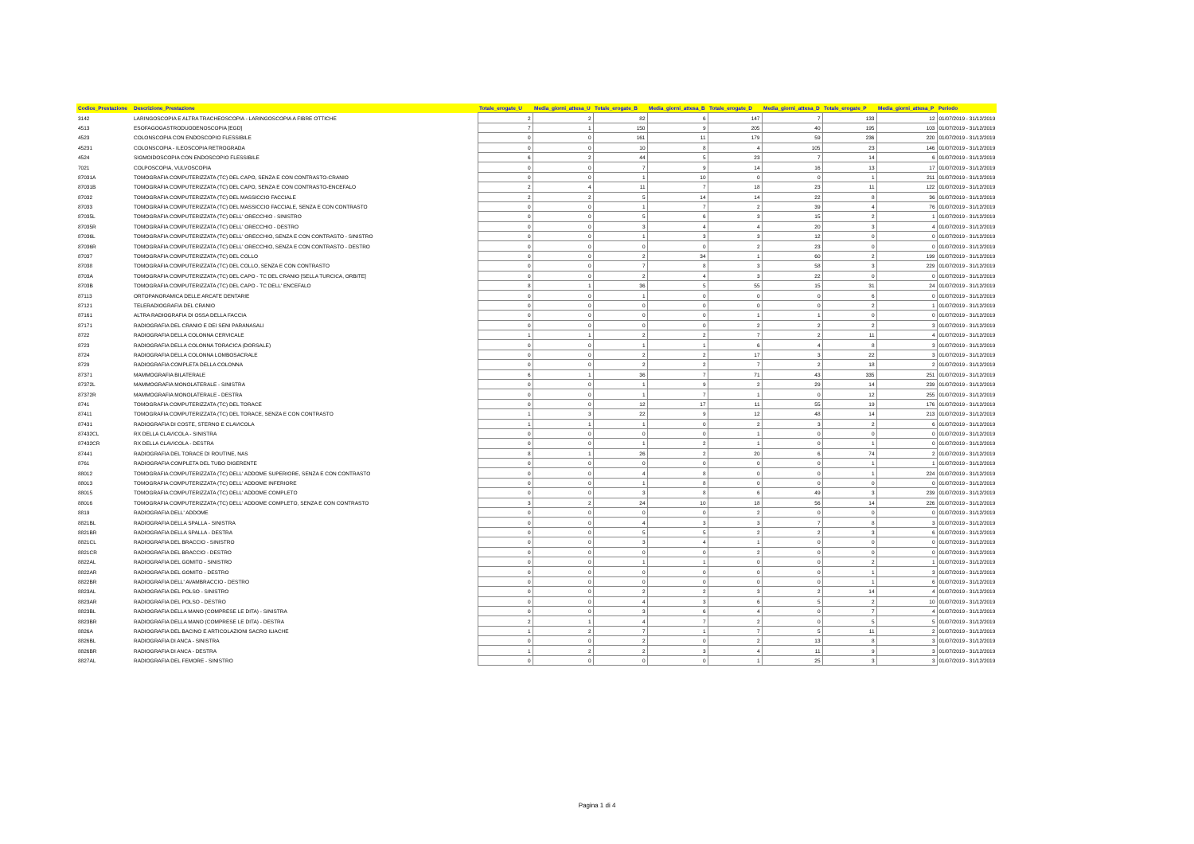| Codice_Prestazione | Descrizione_Prestazione | Totale_erogate_U | Media_giorni_attesa_U | Totale_erogate_B | Media_giorni_attesa_B | Totale_erogate_D | Media_giorni_attesa_D | Totale_erogate_P | Media_giorni_attesa_P | Periodo |
| --- | --- | --- | --- | --- | --- | --- | --- | --- | --- | --- |
| 3142 | LARINGOSCOPIA E ALTRA TRACHEOSCOPIA - LARINGOSCOPIA A FIBRE OTTICHE | 2 | 2 | 82 | 6 | 147 | 7 | 133 | 12 | 01/07/2019 - 31/12/2019 |
| 4513 | ESOFAGOGASTRODUODENOSCOPIA [EGD] | 7 | 1 | 150 | 9 | 205 | 40 | 195 | 103 | 01/07/2019 - 31/12/2019 |
| 4523 | COLONSCOPIA CON ENDOSCOPIO FLESSIBILE | 0 | 0 | 161 | 11 | 179 | 59 | 236 | 220 | 01/07/2019 - 31/12/2019 |
| 45231 | COLONSCOPIA - ILEOSCOPIA RETROGRADA | 0 | 0 | 10 | 8 | 4 | 105 | 23 | 146 | 01/07/2019 - 31/12/2019 |
| 4524 | SIGMOIDOSCOPIA CON ENDOSCOPIO FLESSIBILE | 6 | 2 | 44 | 5 | 23 | 7 | 14 | 6 | 01/07/2019 - 31/12/2019 |
| 7021 | COLPOSCOPIA, VULVOSCOPIA | 0 | 0 | 7 | 9 | 14 | 16 | 13 | 17 | 01/07/2019 - 31/12/2019 |
| 87031A | TOMOGRAFIA COMPUTERIZZATA (TC) DEL CAPO, SENZA E CON CONTRASTO-CRANIO | 0 | 0 | 1 | 10 | 0 | 0 | 1 | 211 | 01/07/2019 - 31/12/2019 |
| 87031B | TOMOGRAFIA COMPUTERIZZATA (TC) DEL CAPO, SENZA E CON CONTRASTO-ENCEFALO | 2 | 4 | 11 | 7 | 18 | 23 | 11 | 122 | 01/07/2019 - 31/12/2019 |
| 87032 | TOMOGRAFIA COMPUTERIZZATA (TC) DEL MASSICCIO FACCIALE | 2 | 2 | 5 | 14 | 14 | 22 | 8 | 36 | 01/07/2019 - 31/12/2019 |
| 87033 | TOMOGRAFIA COMPUTERIZZATA (TC) DEL MASSICCIO FACCIALE, SENZA E CON CONTRASTO | 0 | 0 | 1 | 7 | 2 | 39 | 4 | 76 | 01/07/2019 - 31/12/2019 |
| 87035L | TOMOGRAFIA COMPUTERIZZATA (TC) DELL' ORECCHIO - SINISTRO | 0 | 0 | 5 | 6 | 3 | 15 | 2 | 1 | 01/07/2019 - 31/12/2019 |
| 87035R | TOMOGRAFIA COMPUTERIZZATA (TC) DELL' ORECCHIO - DESTRO | 0 | 0 | 3 | 4 | 4 | 20 | 3 | 4 | 01/07/2019 - 31/12/2019 |
| 87036L | TOMOGRAFIA COMPUTERIZZATA (TC) DELL' ORECCHIO, SENZA E CON CONTRASTO - SINISTRO | 0 | 0 | 1 | 3 | 3 | 12 | 0 | 0 | 01/07/2019 - 31/12/2019 |
| 87036R | TOMOGRAFIA COMPUTERIZZATA (TC) DELL' ORECCHIO, SENZA E CON CONTRASTO - DESTRO | 0 | 0 | 0 | 0 | 2 | 23 | 0 | 0 | 01/07/2019 - 31/12/2019 |
| 87037 | TOMOGRAFIA COMPUTERIZZATA (TC) DEL COLLO | 0 | 0 | 2 | 34 | 1 | 60 | 2 | 199 | 01/07/2019 - 31/12/2019 |
| 87038 | TOMOGRAFIA COMPUTERIZZATA (TC) DEL COLLO, SENZA E CON CONTRASTO | 0 | 0 | 7 | 8 | 3 | 58 | 3 | 229 | 01/07/2019 - 31/12/2019 |
| 8703A | TOMOGRAFIA COMPUTERIZZATA (TC) DEL CAPO - TC DEL CRANIO [SELLA TURCICA, ORBITE] | 0 | 0 | 2 | 4 | 3 | 22 | 0 | 0 | 01/07/2019 - 31/12/2019 |
| 8703B | TOMOGRAFIA COMPUTERIZZATA (TC) DEL CAPO - TC DELL' ENCEFALO | 8 | 1 | 36 | 5 | 55 | 15 | 31 | 24 | 01/07/2019 - 31/12/2019 |
| 87113 | ORTOPANORAMICA DELLE ARCATE DENTARIE | 0 | 0 | 1 | 0 | 0 | 0 | 6 | 0 | 01/07/2019 - 31/12/2019 |
| 87121 | TELERADIOGRAFIA DEL CRANIO | 0 | 0 | 0 | 0 | 0 | 0 | 2 | 1 | 01/07/2019 - 31/12/2019 |
| 87161 | ALTRA RADIOGRAFIA DI OSSA DELLA FACCIA | 0 | 0 | 0 | 0 | 1 | 1 | 0 | 0 | 01/07/2019 - 31/12/2019 |
| 87171 | RADIOGRAFIA DEL CRANIO E DEI SENI PARANASALI | 0 | 0 | 0 | 0 | 2 | 2 | 2 | 3 | 01/07/2019 - 31/12/2019 |
| 8722 | RADIOGRAFIA DELLA COLONNA CERVICALE | 1 | 1 | 2 | 2 | 7 | 2 | 11 | 4 | 01/07/2019 - 31/12/2019 |
| 8723 | RADIOGRAFIA DELLA COLONNA TORACICA (DORSALE) | 0 | 0 | 1 | 1 | 6 | 4 | 8 | 3 | 01/07/2019 - 31/12/2019 |
| 8724 | RADIOGRAFIA DELLA COLONNA LOMBOSACRALE | 0 | 0 | 2 | 2 | 17 | 3 | 22 | 3 | 01/07/2019 - 31/12/2019 |
| 8729 | RADIOGRAFIA COMPLETA DELLA COLONNA | 0 | 0 | 2 | 2 | 7 | 2 | 18 | 2 | 01/07/2019 - 31/12/2019 |
| 87371 | MAMMOGRAFIA BILATERALE | 6 | 1 | 36 | 7 | 71 | 43 | 335 | 251 | 01/07/2019 - 31/12/2019 |
| 87372L | MAMMOGRAFIA MONOLATERALE - SINISTRA | 0 | 0 | 1 | 9 | 2 | 29 | 14 | 239 | 01/07/2019 - 31/12/2019 |
| 87372R | MAMMOGRAFIA MONOLATERALE - DESTRA | 0 | 0 | 1 | 7 | 1 | 0 | 12 | 255 | 01/07/2019 - 31/12/2019 |
| 8741 | TOMOGRAFIA COMPUTERIZZATA (TC) DEL TORACE | 0 | 0 | 12 | 17 | 11 | 55 | 19 | 176 | 01/07/2019 - 31/12/2019 |
| 87411 | TOMOGRAFIA COMPUTERIZZATA (TC) DEL TORACE, SENZA E CON CONTRASTO | 1 | 3 | 22 | 9 | 12 | 48 | 14 | 213 | 01/07/2019 - 31/12/2019 |
| 87431 | RADIOGRAFIA DI COSTE, STERNO E CLAVICOLA | 1 | 1 | 1 | 0 | 2 | 3 | 2 | 6 | 01/07/2019 - 31/12/2019 |
| 87432CL | RX DELLA CLAVICOLA - SINISTRA | 0 | 0 | 0 | 0 | 1 | 0 | 0 | 0 | 01/07/2019 - 31/12/2019 |
| 87432CR | RX DELLA CLAVICOLA - DESTRA | 0 | 0 | 1 | 2 | 1 | 0 | 1 | 0 | 01/07/2019 - 31/12/2019 |
| 87441 | RADIOGRAFIA DEL TORACE DI ROUTINE, NAS | 8 | 1 | 26 | 2 | 20 | 6 | 74 | 2 | 01/07/2019 - 31/12/2019 |
| 8761 | RADIOGRAFIA COMPLETA DEL TUBO DIGERENTE | 0 | 0 | 0 | 0 | 0 | 0 | 1 | 1 | 01/07/2019 - 31/12/2019 |
| 88012 | TOMOGRAFIA COMPUTERIZZATA (TC) DELL' ADDOME SUPERIORE, SENZA E CON CONTRASTO | 0 | 0 | 4 | 8 | 0 | 0 | 1 | 224 | 01/07/2019 - 31/12/2019 |
| 88013 | TOMOGRAFIA COMPUTERIZZATA (TC) DELL' ADDOME INFERIORE | 0 | 0 | 1 | 8 | 0 | 0 | 0 | 0 | 01/07/2019 - 31/12/2019 |
| 88015 | TOMOGRAFIA COMPUTERIZZATA (TC) DELL' ADDOME COMPLETO | 0 | 0 | 3 | 8 | 6 | 49 | 3 | 239 | 01/07/2019 - 31/12/2019 |
| 88016 | TOMOGRAFIA COMPUTERIZZATA (TC) DELL' ADDOME COMPLETO, SENZA E CON CONTRASTO | 3 | 2 | 24 | 10 | 18 | 56 | 14 | 226 | 01/07/2019 - 31/12/2019 |
| 8819 | RADIOGRAFIA DELL' ADDOME | 0 | 0 | 0 | 0 | 2 | 0 | 0 | 0 | 01/07/2019 - 31/12/2019 |
| 8821BL | RADIOGRAFIA DELLA SPALLA - SINISTRA | 0 | 0 | 4 | 3 | 3 | 7 | 8 | 3 | 01/07/2019 - 31/12/2019 |
| 8821BR | RADIOGRAFIA DELLA SPALLA - DESTRA | 0 | 0 | 5 | 5 | 2 | 2 | 3 | 6 | 01/07/2019 - 31/12/2019 |
| 8821CL | RADIOGRAFIA DEL BRACCIO - SINISTRO | 0 | 0 | 3 | 4 | 1 | 0 | 0 | 0 | 01/07/2019 - 31/12/2019 |
| 8821CR | RADIOGRAFIA DEL BRACCIO - DESTRO | 0 | 0 | 0 | 0 | 2 | 0 | 0 | 0 | 01/07/2019 - 31/12/2019 |
| 8822AL | RADIOGRAFIA DEL GOMITO - SINISTRO | 0 | 0 | 1 | 1 | 0 | 0 | 2 | 1 | 01/07/2019 - 31/12/2019 |
| 8822AR | RADIOGRAFIA DEL GOMITO - DESTRO | 0 | 0 | 0 | 0 | 0 | 0 | 1 | 3 | 01/07/2019 - 31/12/2019 |
| 8822BR | RADIOGRAFIA DELL' AVAMBRACCIO - DESTRO | 0 | 0 | 0 | 0 | 0 | 0 | 1 | 6 | 01/07/2019 - 31/12/2019 |
| 8823AL | RADIOGRAFIA DEL POLSO - SINISTRO | 0 | 0 | 2 | 2 | 3 | 2 | 14 | 4 | 01/07/2019 - 31/12/2019 |
| 8823AR | RADIOGRAFIA DEL POLSO - DESTRO | 0 | 0 | 4 | 3 | 6 | 5 | 2 | 10 | 01/07/2019 - 31/12/2019 |
| 8823BL | RADIOGRAFIA DELLA MANO (COMPRESE LE DITA) - SINISTRA | 0 | 0 | 3 | 6 | 4 | 0 | 7 | 4 | 01/07/2019 - 31/12/2019 |
| 8823BR | RADIOGRAFIA DELLA MANO (COMPRESE LE DITA) - DESTRA | 2 | 1 | 4 | 7 | 2 | 0 | 5 | 5 | 01/07/2019 - 31/12/2019 |
| 8826A | RADIOGRAFIA DEL BACINO E ARTICOLAZIONI SACRO ILIACHE | 1 | 2 | 7 | 1 | 7 | 5 | 11 | 2 | 01/07/2019 - 31/12/2019 |
| 8826BL | RADIOGRAFIA DI ANCA - SINISTRA | 0 | 0 | 2 | 0 | 2 | 13 | 8 | 3 | 01/07/2019 - 31/12/2019 |
| 8826BR | RADIOGRAFIA DI ANCA - DESTRA | 1 | 2 | 2 | 3 | 4 | 11 | 9 | 3 | 01/07/2019 - 31/12/2019 |
| 8827AL | RADIOGRAFIA DEL FEMORE - SINISTRO | 0 | 0 | 0 | 0 | 1 | 25 | 3 | 3 | 01/07/2019 - 31/12/2019 |
Pagina 1 di 4